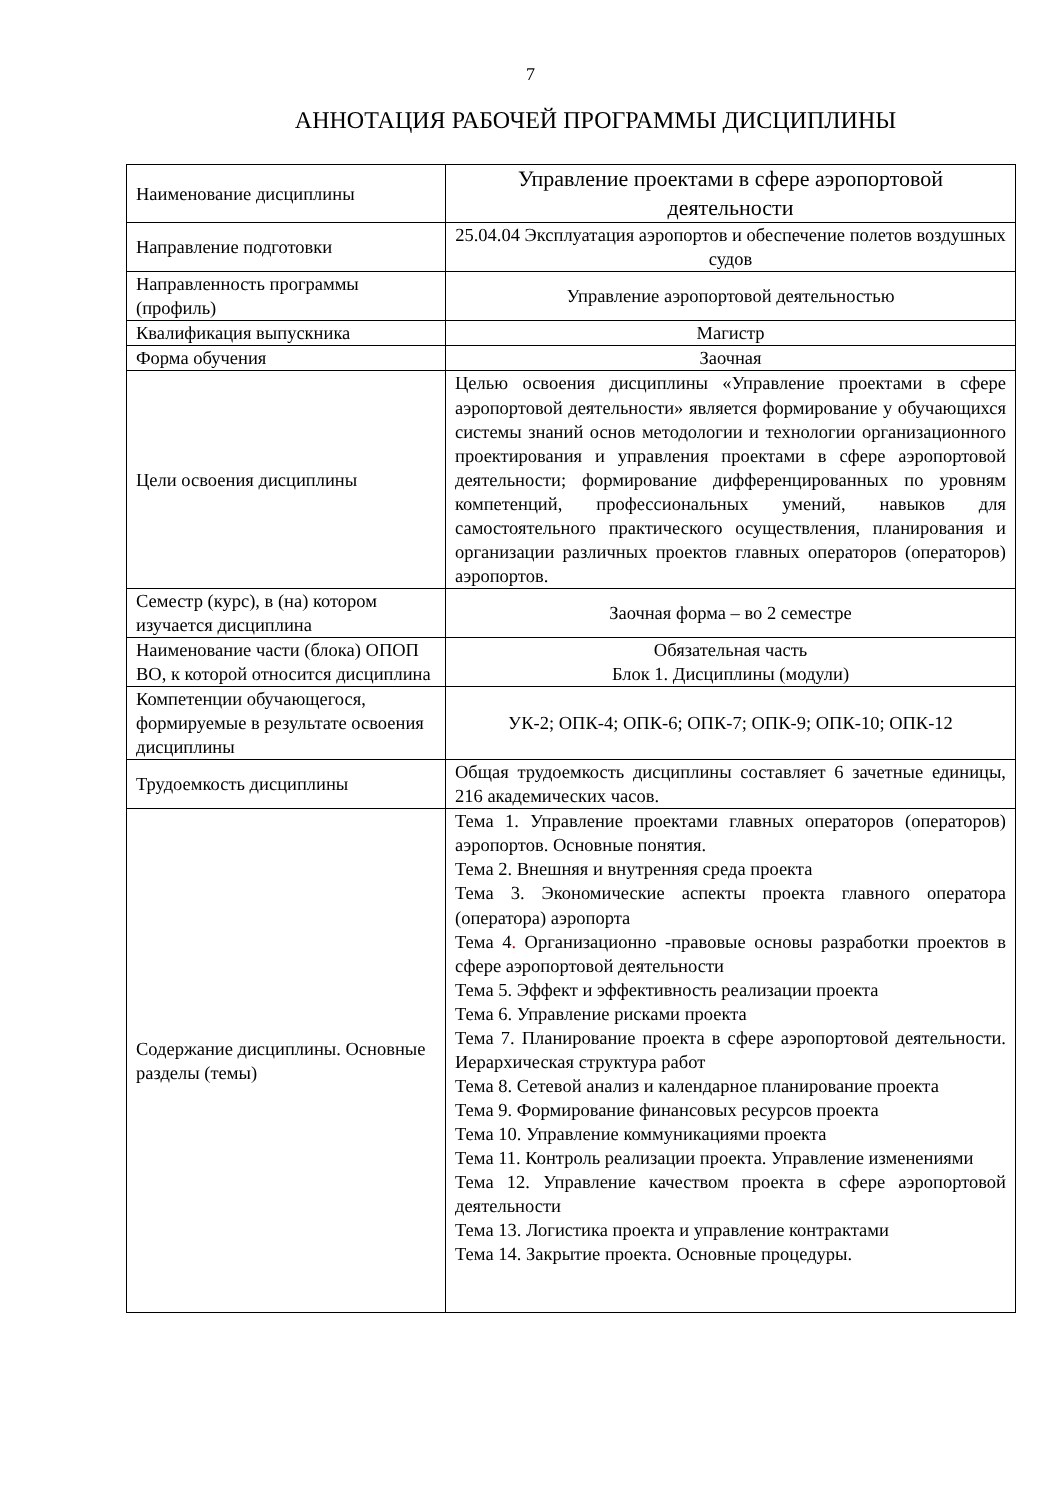7
АННОТАЦИЯ РАБОЧЕЙ ПРОГРАММЫ ДИСЦИПЛИНЫ
| Наименование дисциплины | Управление проектами в сфере аэропортовой деятельности |
| Направление подготовки | 25.04.04 Эксплуатация аэропортов и обеспечение полетов воздушных судов |
| Направленность программы (профиль) | Управление аэропортовой деятельностью |
| Квалификация выпускника | Магистр |
| Форма обучения | Заочная |
| Цели освоения дисциплины | Целью освоения дисциплины «Управление проектами в сфере аэропортовой деятельности» является формирование у обучающихся системы знаний основ методологии и технологии организационного проектирования и управления проектами в сфере аэропортовой деятельности; формирование дифференцированных по уровням компетенций, профессиональных умений, навыков для самостоятельного практического осуществления, планирования и организации различных проектов главных операторов (операторов) аэропортов. |
| Семестр (курс), в (на) котором изучается дисциплина | Заочная форма – во 2 семестре |
| Наименование части (блока) ОПОП ВО, к которой относится дисциплина | Обязательная часть Блок 1. Дисциплины (модули) |
| Компетенции обучающегося, формируемые в результате освоения дисциплины | УК-2; ОПК-4; ОПК-6; ОПК-7; ОПК-9; ОПК-10; ОПК-12 |
| Трудоемкость дисциплины | Общая трудоемкость дисциплины составляет 6 зачетные единицы, 216 академических часов. |
| Содержание дисциплины. Основные разделы (темы) | Тема 1. Управление проектами главных операторов (операторов) аэропортов. Основные понятия. Тема 2. Внешняя и внутренняя среда проекта Тема 3. Экономические аспекты проекта главного оператора (оператора) аэропорта Тема 4 . Организационно -правовые основы разработки проектов в сфере аэропортовой деятельности Тема 5. Эффект и эффективность реализации проекта Тема 6. Управление рисками проекта Тема 7. Планирование проекта в сфере аэропортовой деятельности. Иерархическая структура работ Тема 8. Сетевой анализ и календарное планирование проекта Тема 9. Формирование финансовых ресурсов проекта Тема 10. Управление коммуникациями проекта Тема 11. Контроль реализации проекта. Управление изменениями Тема 12. Управление качеством проекта в сфере аэропортовой деятельности Тема 13. Логистика проекта и управление контрактами Тема 14. Закрытие проекта. Основные процедуры. |